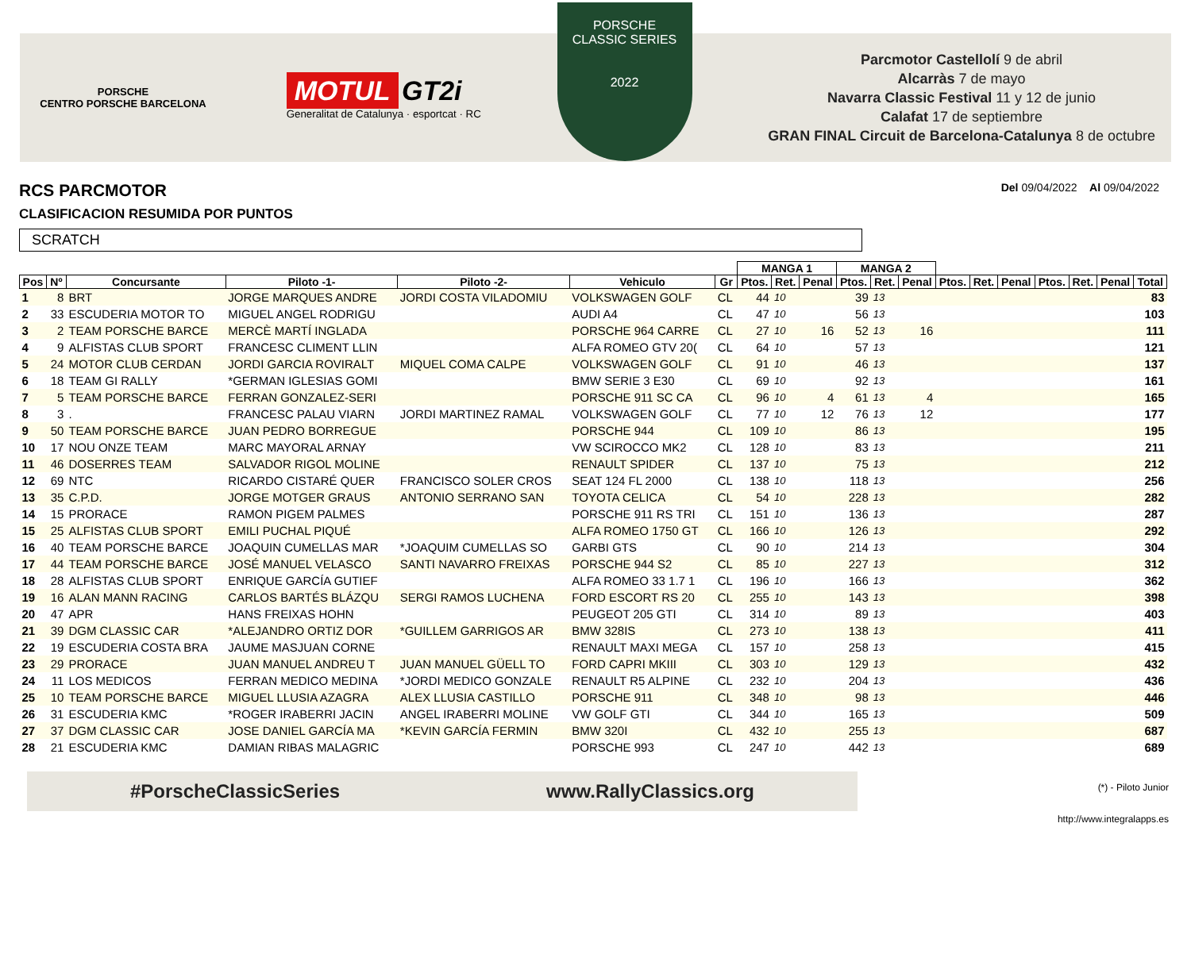PORSCHE
CENTRO PORSCHE BARCELONA
MOTUL GT2i
Generalitat de Catalunya · esportcat · RC
PORSCHE
CLASSIC SERIES
2022
Parcmotor Castellolí 9 de abril
Alcarràs 7 de mayo
Navarra Classic Festival 11 y 12 de junio
Calafat 17 de septiembre
GRAN FINAL Circuit de Barcelona-Catalunya 8 de octubre
RCS PARCMOTOR
Del 09/04/2022 Al 09/04/2022
CLASIFICACION RESUMIDA POR PUNTOS
SCRATCH
| | | | | | | | MANGA 1 | | | MANGA 2 | | | | | | | | | |
| --- | --- | --- | --- | --- | --- | --- | --- | --- | --- | --- | --- | --- | --- | --- | --- | --- | --- | --- | --- |
| Pos | Nº | Concursante | Piloto -1- | Piloto -2- | Vehiculo | Gr | Ptos. | Ret. | Penal | Ptos. | Ret. | Penal | Ptos. | Ret. | Penal | Ptos. | Ret. | Penal | Total |
| 1 | 8 | BRT | JORGE MARQUES ANDRE | JORDI COSTA VILADOMIU | VOLKSWAGEN GOLF | CL | 44 | 10 | | 39 | 13 | | | | | | | | 83 |
| 2 | 33 | ESCUDERIA MOTOR TO | MIGUEL ANGEL RODRIGU | | AUDI A4 | CL | 47 | 10 | | 56 | 13 | | | | | | | | 103 |
| 3 | 2 | TEAM PORSCHE BARCE | MERCÈ MARTÍ INGLADA | | PORSCHE 964 CARRE | CL | 27 | 10 | 16 | 52 | 13 | 16 | | | | | | | 111 |
| 4 | 9 | ALFISTAS CLUB SPORT | FRANCESC CLIMENT LLIN | | ALFA ROMEO GTV 20( | CL | 64 | 10 | | 57 | 13 | | | | | | | | 121 |
| 5 | 24 | MOTOR CLUB CERDAN | JORDI GARCIA ROVIRALT | MIQUEL COMA CALPE | VOLKSWAGEN GOLF | CL | 91 | 10 | | 46 | 13 | | | | | | | | 137 |
| 6 | 18 | TEAM GI RALLY | *GERMAN IGLESIAS GOMI | | BMW SERIE 3 E30 | CL | 69 | 10 | | 92 | 13 | | | | | | | | 161 |
| 7 | 5 | TEAM PORSCHE BARCE | FERRAN GONZALEZ-SERI | | PORSCHE 911 SC CA | CL | 96 | 10 | 4 | 61 | 13 | 4 | | | | | | | 165 |
| 8 | 3 | . | FRANCESC PALAU VIARN | JORDI MARTINEZ RAMAL | VOLKSWAGEN GOLF | CL | 77 | 10 | 12 | 76 | 13 | 12 | | | | | | | 177 |
| 9 | 50 | TEAM PORSCHE BARCE | JUAN PEDRO BORREGUE | | PORSCHE 944 | CL | 109 | 10 | | 86 | 13 | | | | | | | | 195 |
| 10 | 17 | NOU ONZE TEAM | MARC MAYORAL ARNAY | | VW SCIROCCO MK2 | CL | 128 | 10 | | 83 | 13 | | | | | | | | 211 |
| 11 | 46 | DOSERRES TEAM | SALVADOR RIGOL MOLINE | | RENAULT SPIDER | CL | 137 | 10 | | 75 | 13 | | | | | | | | 212 |
| 12 | 69 | NTC | RICARDO CISTARÉ QUER | FRANCISCO SOLER CROS | SEAT 124 FL 2000 | CL | 138 | 10 | | 118 | 13 | | | | | | | | 256 |
| 13 | 35 | C.P.D. | JORGE MOTGER GRAUS | ANTONIO SERRANO SAN | TOYOTA CELICA | CL | 54 | 10 | | 228 | 13 | | | | | | | | 282 |
| 14 | 15 | PRORACE | RAMON PIGEM PALMES | | PORSCHE 911 RS TRI | CL | 151 | 10 | | 136 | 13 | | | | | | | | 287 |
| 15 | 25 | ALFISTAS CLUB SPORT | EMILI PUCHAL PIQUÉ | | ALFA ROMEO 1750 GT | CL | 166 | 10 | | 126 | 13 | | | | | | | | 292 |
| 16 | 40 | TEAM PORSCHE BARCE | JOAQUIN CUMELLAS MAR | *JOAQUIM CUMELLAS SO | GARBI GTS | CL | 90 | 10 | | 214 | 13 | | | | | | | | 304 |
| 17 | 44 | TEAM PORSCHE BARCE | JOSÉ MANUEL VELASCO | SANTI NAVARRO FREIXAS | PORSCHE 944 S2 | CL | 85 | 10 | | 227 | 13 | | | | | | | | 312 |
| 18 | 28 | ALFISTAS CLUB SPORT | ENRIQUE GARCÍA GUTIEF | | ALFA ROMEO 33 1.7 1 | CL | 196 | 10 | | 166 | 13 | | | | | | | | 362 |
| 19 | 16 | ALAN MANN RACING | CARLOS BARTÉS BLÁZQU | SERGI RAMOS LUCHENA | FORD ESCORT RS 20 | CL | 255 | 10 | | 143 | 13 | | | | | | | | 398 |
| 20 | 47 | APR | HANS FREIXAS HOHN | | PEUGEOT 205 GTI | CL | 314 | 10 | | 89 | 13 | | | | | | | | 403 |
| 21 | 39 | DGM CLASSIC CAR | *ALEJANDRO ORTIZ DOR | *GUILLEM GARRIGOS AR | BMW 328IS | CL | 273 | 10 | | 138 | 13 | | | | | | | | 411 |
| 22 | 19 | ESCUDERIA COSTA BRA | JAUME MASJUAN CORNE | | RENAULT MAXI MEGA | CL | 157 | 10 | | 258 | 13 | | | | | | | | 415 |
| 23 | 29 | PRORACE | JUAN MANUEL ANDREU T | JUAN MANUEL GÜELL TO | FORD CAPRI MKIII | CL | 303 | 10 | | 129 | 13 | | | | | | | | 432 |
| 24 | 11 | LOS MEDICOS | FERRAN MEDICO MEDINA | *JORDI MEDICO GONZALE | RENAULT R5 ALPINE | CL | 232 | 10 | | 204 | 13 | | | | | | | | 436 |
| 25 | 10 | TEAM PORSCHE BARCE | MIGUEL LLUSIA AZAGRA | ALEX LLUSIA CASTILLO | PORSCHE 911 | CL | 348 | 10 | | 98 | 13 | | | | | | | | 446 |
| 26 | 31 | ESCUDERIA KMC | *ROGER IRABERRI JACIN | ANGEL IRABERRI MOLINE | VW GOLF GTI | CL | 344 | 10 | | 165 | 13 | | | | | | | | 509 |
| 27 | 37 | DGM CLASSIC CAR | JOSE DANIEL GARCÍA MA | *KEVIN GARCÍA FERMIN | BMW 320I | CL | 432 | 10 | | 255 | 13 | | | | | | | | 687 |
| 28 | 21 | ESCUDERIA KMC | DAMIAN RIBAS MALAGRIC | | PORSCHE 993 | CL | 247 | 10 | | 442 | 13 | | | | | | | | 689 |
#PorscheClassicSeries www.RallyClassics.org
(*) - Piloto Junior
http://www.integralapps.es